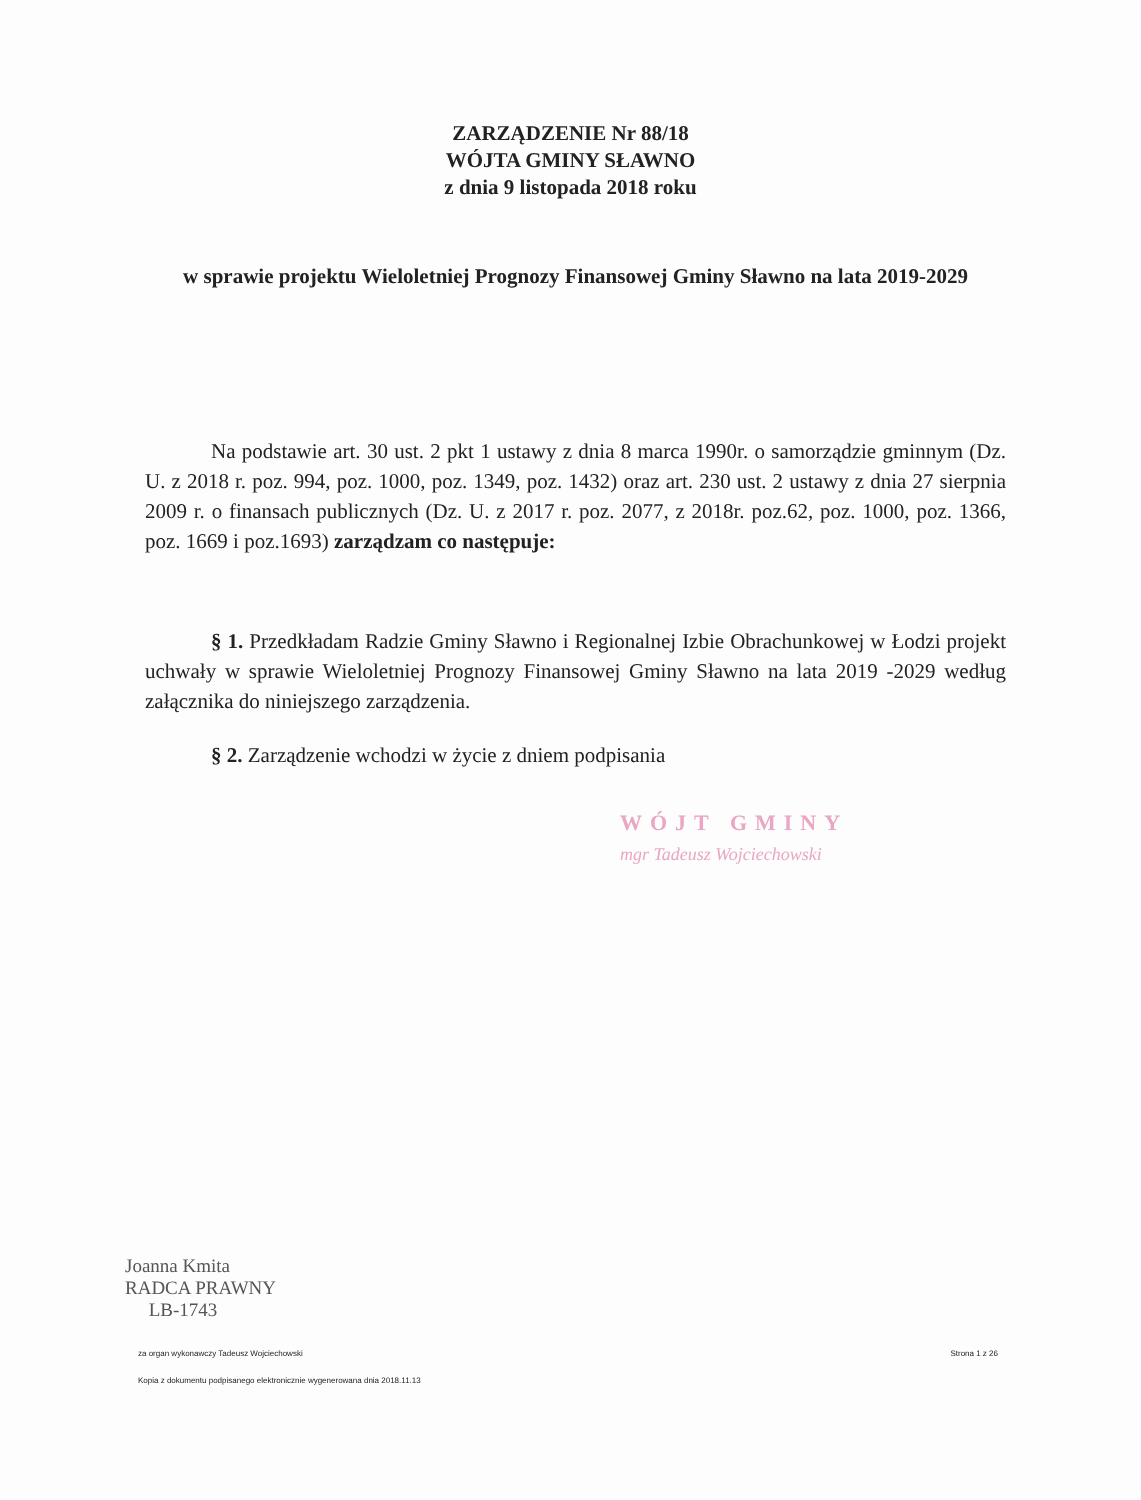ZARZĄDZENIE Nr 88/18
WÓJTA GMINY SŁAWNO
z dnia 9 listopada 2018 roku
w sprawie projektu Wieloletniej Prognozy Finansowej Gminy Sławno na lata 2019-2029
Na podstawie art. 30 ust. 2 pkt 1 ustawy z dnia 8 marca 1990r. o samorządzie gminnym (Dz. U. z 2018 r. poz. 994, poz. 1000, poz. 1349, poz. 1432) oraz art. 230 ust. 2 ustawy z dnia 27 sierpnia 2009 r. o finansach publicznych (Dz. U. z 2017 r. poz. 2077, z 2018r. poz.62, poz. 1000, poz. 1366, poz. 1669 i poz.1693) zarządzam co następuje:
§ 1. Przedkładam Radzie Gminy Sławno i Regionalnej Izbie Obrachunkowej w Łodzi projekt uchwały w sprawie Wieloletniej Prognozy Finansowej Gminy Sławno na lata 2019 -2029 według załącznika do niniejszego zarządzenia.
§ 2. Zarządzenie wchodzi w życie z dniem podpisania
WÓJT GMINY
mgr Tadeusz Wojciechowski
Joanna Kmita
RADCA PRAWNY
LB-1743
za organ wykonawczy Tadeusz Wojciechowski Strona 1 z 26
Kopia z dokumentu podpisanego elektronicznie wygenerowana dnia 2018.11.13